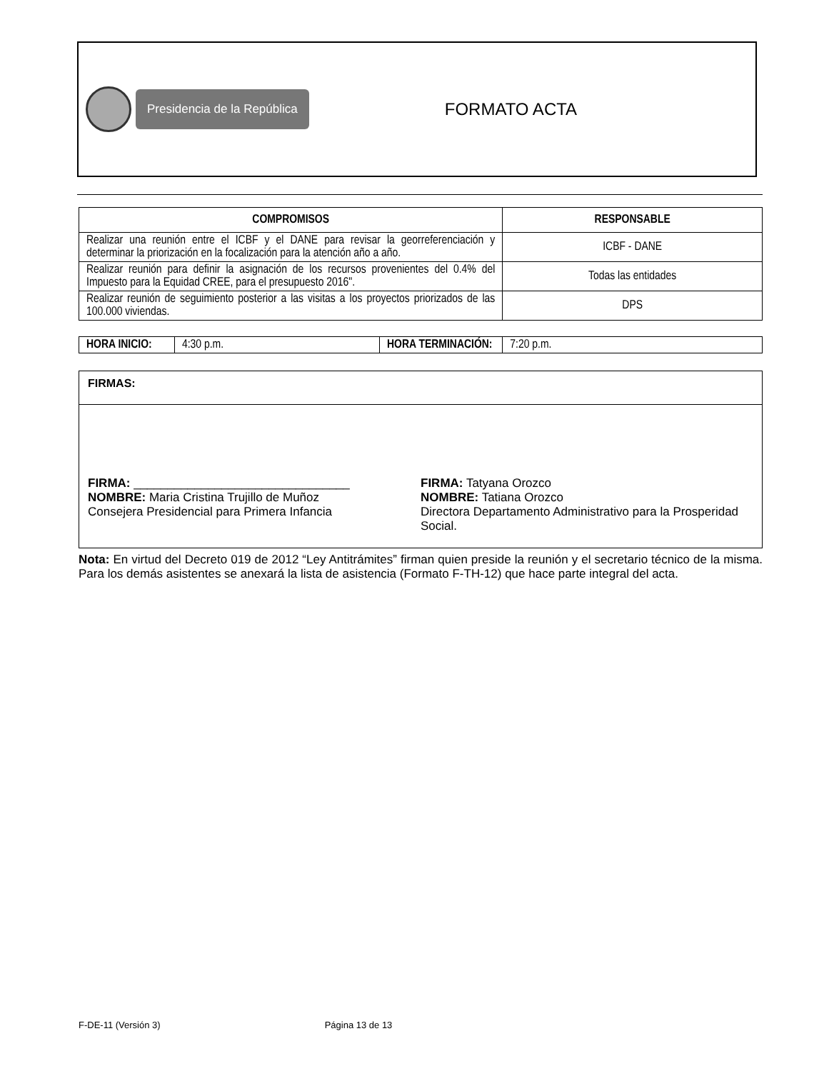Presidencia de la República
FORMATO ACTA
| COMPROMISOS | RESPONSABLE |
| --- | --- |
| Realizar una reunión entre el ICBF y el DANE para revisar la georreferenciación y determinar la priorización en la focalización para la atención año a año. | ICBF - DANE |
| Realizar reunión para definir la asignación de los recursos provenientes del 0.4% del Impuesto para la Equidad CREE, para el presupuesto 2016". | Todas las entidades |
| Realizar reunión de seguimiento posterior a las visitas a los proyectos priorizados de las 100.000 viviendas. | DPS |
| HORA INICIO: | 4:30 p.m. | HORA TERMINACIÓN: | 7:20 p.m. |
FIRMAS:
FIRMA: ________________________________
NOMBRE: Maria Cristina Trujillo de Muñoz
Consejera Presidencial para Primera Infancia
FIRMA: Tatyana Orozco
NOMBRE: Tatiana Orozco
Directora Departamento Administrativo para la Prosperidad Social.
Nota: En virtud del Decreto 019 de 2012 “Ley Antitrámites” firman quien preside la reunión y el secretario técnico de la misma. Para los demás asistentes se anexará la lista de asistencia (Formato F-TH-12) que hace parte integral del acta.
F-DE-11 (Versión 3) Página 13 de 13